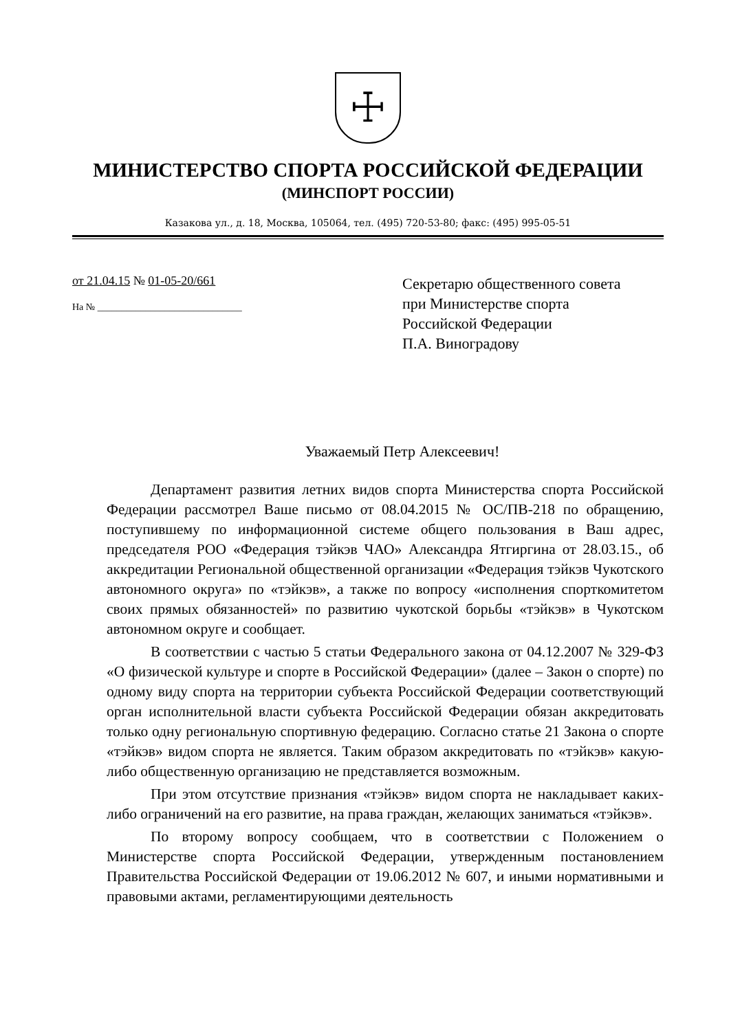☩
МИНИСТЕРСТВО СПОРТА РОССИЙСКОЙ ФЕДЕРАЦИИ
(МИНСПОРТ РОССИИ)
Казакова ул., д. 18, Москва, 105064, тел. (495) 720-53-80; факс: (495) 995-05-51
от 21.04.15 № 01-05-20/661
На № ______________________________
Секретарю общественного совета
при Министерстве спорта
Российской Федерации
П.А. Виноградову
Уважаемый Петр Алексеевич!
Департамент развития летних видов спорта Министерства спорта Российской Федерации рассмотрел Ваше письмо от 08.04.2015 № ОС/ПВ-218 по обращению, поступившему по информационной системе общего пользования в Ваш адрес, председателя РОО «Федерация тэйкэв ЧАО» Александра Ятгиргина от 28.03.15., об аккредитации Региональной общественной организации «Федерация тэйкэв Чукотского автономного округа» по «тэйкэв», а также по вопросу «исполнения спорткомитетом своих прямых обязанностей» по развитию чукотской борьбы «тэйкэв» в Чукотском автономном округе и сообщает.
В соответствии с частью 5 статьи Федерального закона от 04.12.2007 № 329-ФЗ «О физической культуре и спорте в Российской Федерации» (далее – Закон о спорте) по одному виду спорта на территории субъекта Российской Федерации соответствующий орган исполнительной власти субъекта Российской Федерации обязан аккредитовать только одну региональную спортивную федерацию. Согласно статье 21 Закона о спорте «тэйкэв» видом спорта не является. Таким образом аккредитовать по «тэйкэв» какую-либо общественную организацию не представляется возможным.
При этом отсутствие признания «тэйкэв» видом спорта не накладывает каких-либо ограничений на его развитие, на права граждан, желающих заниматься «тэйкэв».
По второму вопросу сообщаем, что в соответствии с Положением о Министерстве спорта Российской Федерации, утвержденным постановлением Правительства Российской Федерации от 19.06.2012 № 607, и иными нормативными и правовыми актами, регламентирующими деятельность